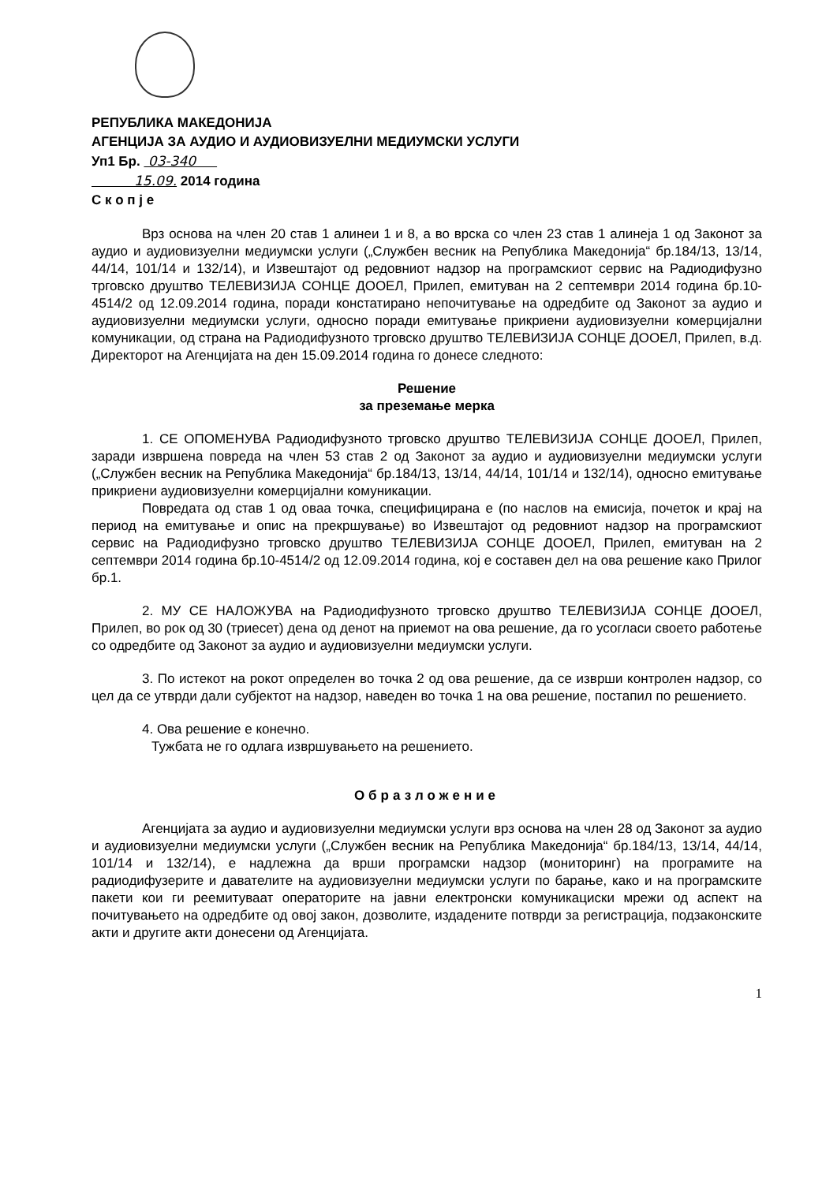РЕПУБЛИКА МАКЕДОНИЈА
АГЕНЦИЈА ЗА АУДИО И АУДИОВИЗУЕЛНИ МЕДИУМСКИ УСЛУГИ
Уп1 Бр. 03-340
15.09. 2014 година
С к о п ј е
Врз основа на член 20 став 1 алинеи 1 и 8, а во врска со член 23 став 1 алинеја 1 од Законот за аудио и аудиовизуелни медиумски услуги („Службен весник на Република Македонија“ бр.184/13, 13/14, 44/14, 101/14 и 132/14), и Извештајот од редовниот надзор на програмскиот сервис на Радиодифузно трговско друштво ТЕЛЕВИЗИЈА СОНЦЕ ДООЕЛ, Прилеп, емитуван на 2 септември 2014 година бр.10-4514/2 од 12.09.2014 година, поради констатирано непочитување на одредбите од Законот за аудио и аудиовизуелни медиумски услуги, односно поради емитување прикриени аудиовизуелни комерцијални комуникации, од страна на Радиодифузното трговско друштво ТЕЛЕВИЗИЈА СОНЦЕ ДООЕЛ, Прилеп, в.д. Директорот на Агенцијата на ден 15.09.2014 година го донесе следното:
Решение
за преземање мерка
1. СЕ ОПОМЕНУВА Радиодифузното трговско друштво ТЕЛЕВИЗИЈА СОНЦЕ ДООЕЛ, Прилеп, заради извршена повреда на член 53 став 2 од Законот за аудио и аудиовизуелни медиумски услуги („Службен весник на Република Македонија“ бр.184/13, 13/14, 44/14, 101/14 и 132/14), односно емитување прикриени аудиовизуелни комерцијални комуникации.
Повредата од став 1 од оваа точка, специфицирана е (по наслов на емисија, почеток и крај на период на емитување и опис на прекршување) во Извештајот од редовниот надзор на програмскиот сервис на Радиодифузно трговско друштво ТЕЛЕВИЗИЈА СОНЦЕ ДООЕЛ, Прилеп, емитуван на 2 септември 2014 година бр.10-4514/2 од 12.09.2014 година, кој е составен дел на ова решение како Прилог бр.1.
2. МУ СЕ НАЛОЖУВА на Радиодифузното трговско друштво ТЕЛЕВИЗИЈА СОНЦЕ ДООЕЛ, Прилеп, во рок од 30 (триесет) дена од денот на приемот на ова решение, да го усогласи своето работење со одредбите од Законот за аудио и аудиовизуелни медиумски услуги.
3. По истекот на рокот определен во точка 2 од ова решение, да се изврши контролен надзор, со цел да се утврди дали субјектот на надзор, наведен во точка 1 на ова решение, постапил по решението.
4. Ова решение е конечно.
Тужбата не го одлага извршувањето на решението.
Образложение
Агенцијата за аудио и аудиовизуелни медиумски услуги врз основа на член 28 од Законот за аудио и аудиовизуелни медиумски услуги („Службен весник на Република Македонија“ бр.184/13, 13/14, 44/14, 101/14 и 132/14), е надлежна да врши програмски надзор (мониторинг) на програмите на радиодифузерите и давателите на аудиовизуелни медиумски услуги по барање, како и на програмските пакети кои ги реемитуваат операторите на јавни електронски комуникациски мрежи од аспект на почитувањето на одредбите од овој закон, дозволите, издадените потврди за регистрација, подзаконските акти и другите акти донесени од Агенцијата.
1